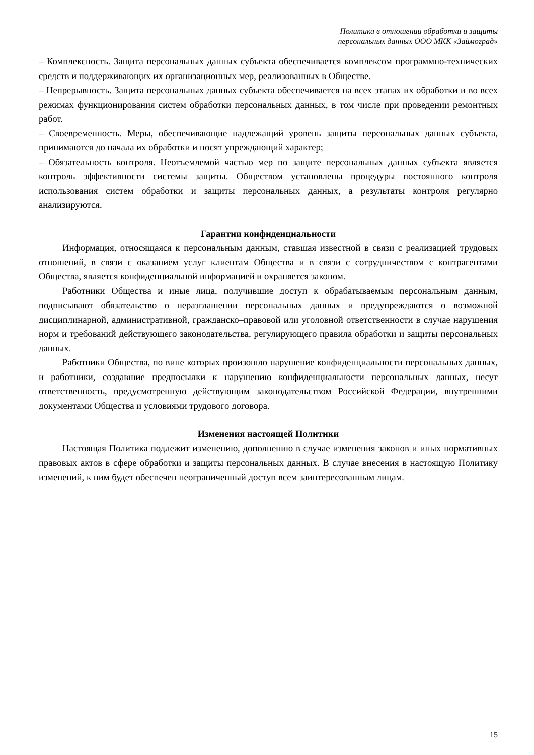Политика в отношении обработки и защиты
персональных данных ООО МКК «Займоград»
– Комплексность. Защита персональных данных субъекта обеспечивается комплексом программно-технических средств и поддерживающих их организационных мер, реализованных в Обществе.
– Непрерывность. Защита персональных данных субъекта обеспечивается на всех этапах их обработки и во всех режимах функционирования систем обработки персональных данных, в том числе при проведении ремонтных работ.
– Своевременность. Меры, обеспечивающие надлежащий уровень защиты персональных данных субъекта, принимаются до начала их обработки и носят упреждающий характер;
– Обязательность контроля. Неотъемлемой частью мер по защите персональных данных субъекта является контроль эффективности системы защиты. Обществом установлены процедуры постоянного контроля использования систем обработки и защиты персональных данных, а результаты контроля регулярно анализируются.
Гарантии конфиденциальности
Информация, относящаяся к персональным данным, ставшая известной в связи с реализацией трудовых отношений, в связи с оказанием услуг клиентам Общества и в связи с сотрудничеством с контрагентами Общества, является конфиденциальной информацией и охраняется законом.
Работники Общества и иные лица, получившие доступ к обрабатываемым персональным данным, подписывают обязательство о неразглашении персональных данных и предупреждаются о возможной дисциплинарной, административной, гражданско–правовой или уголовной ответственности в случае нарушения норм и требований действующего законодательства, регулирующего правила обработки и защиты персональных данных.
Работники Общества, по вине которых произошло нарушение конфиденциальности персональных данных, и работники, создавшие предпосылки к нарушению конфиденциальности персональных данных, несут ответственность, предусмотренную действующим законодательством Российской Федерации, внутренними документами Общества и условиями трудового договора.
Изменения настоящей Политики
Настоящая Политика подлежит изменению, дополнению в случае изменения законов и иных нормативных правовых актов в сфере обработки и защиты персональных данных. В случае внесения в настоящую Политику изменений, к ним будет обеспечен неограниченный доступ всем заинтересованным лицам.
15